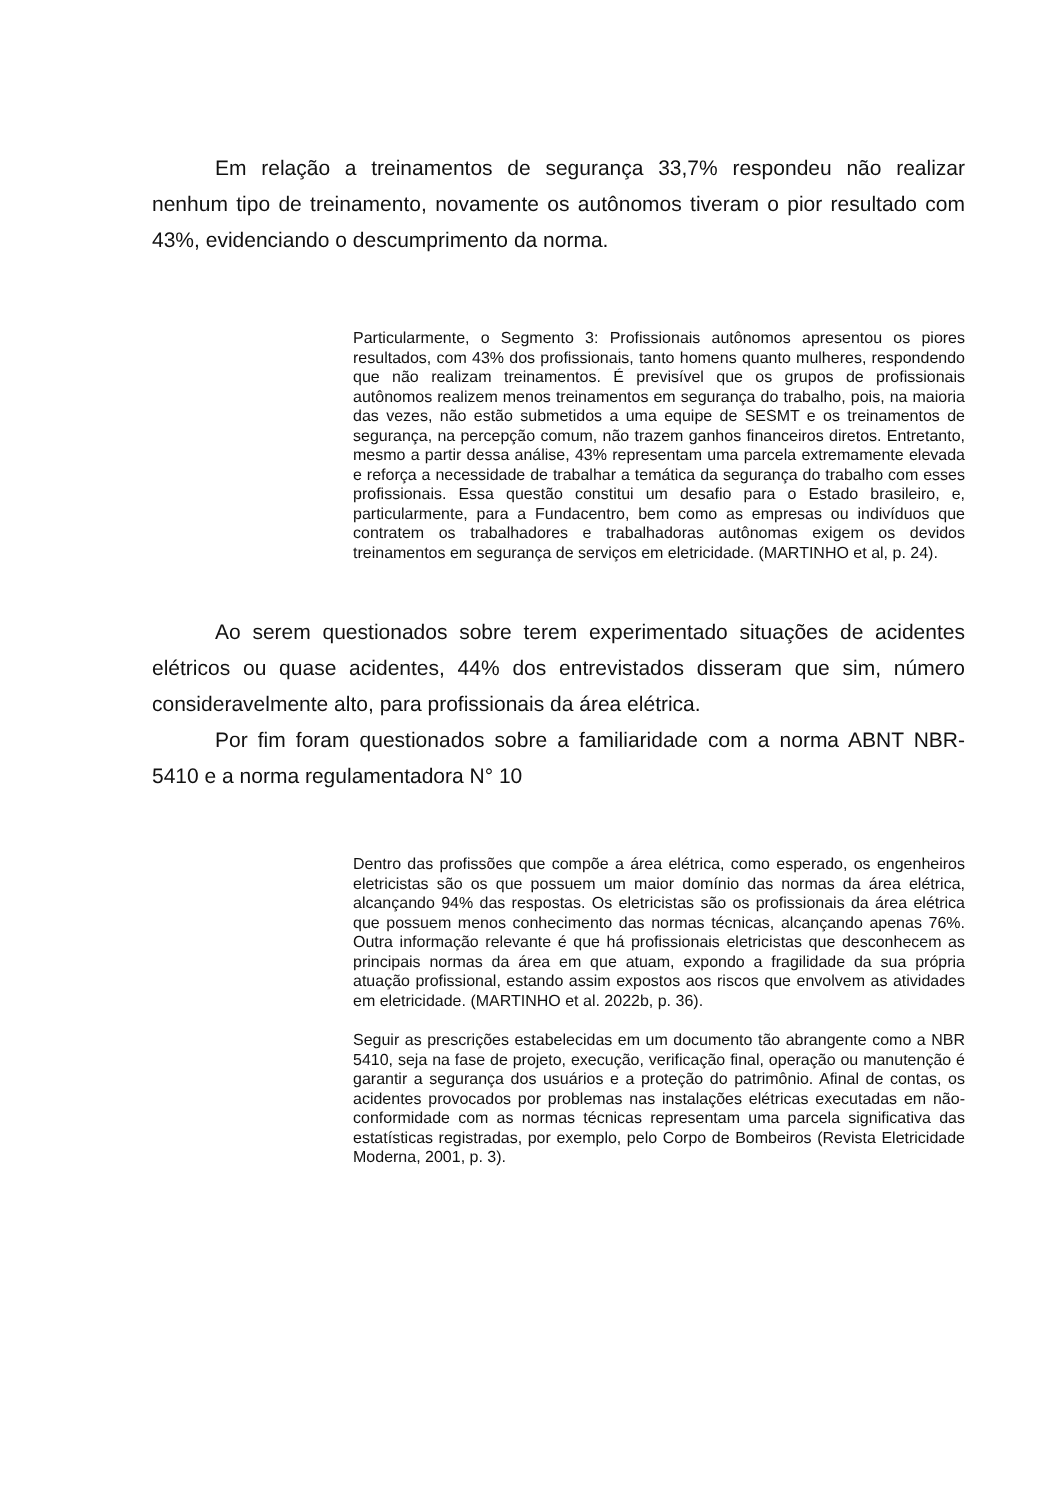Em relação a treinamentos de segurança 33,7% respondeu não realizar nenhum tipo de treinamento, novamente os autônomos tiveram o pior resultado com 43%, evidenciando o descumprimento da norma.
Particularmente, o Segmento 3: Profissionais autônomos apresentou os piores resultados, com 43% dos profissionais, tanto homens quanto mulheres, respondendo que não realizam treinamentos. É previsível que os grupos de profissionais autônomos realizem menos treinamentos em segurança do trabalho, pois, na maioria das vezes, não estão submetidos a uma equipe de SESMT e os treinamentos de segurança, na percepção comum, não trazem ganhos financeiros diretos. Entretanto, mesmo a partir dessa análise, 43% representam uma parcela extremamente elevada e reforça a necessidade de trabalhar a temática da segurança do trabalho com esses profissionais. Essa questão constitui um desafio para o Estado brasileiro, e, particularmente, para a Fundacentro, bem como as empresas ou indivíduos que contratem os trabalhadores e trabalhadoras autônomas exigem os devidos treinamentos em segurança de serviços em eletricidade. (MARTINHO et al, p. 24).
Ao serem questionados sobre terem experimentado situações de acidentes elétricos ou quase acidentes, 44% dos entrevistados disseram que sim, número consideravelmente alto, para profissionais da área elétrica.
Por fim foram questionados sobre a familiaridade com a norma ABNT NBR-5410 e a norma regulamentadora N° 10
Dentro das profissões que compõe a área elétrica, como esperado, os engenheiros eletricistas são os que possuem um maior domínio das normas da área elétrica, alcançando 94% das respostas. Os eletricistas são os profissionais da área elétrica que possuem menos conhecimento das normas técnicas, alcançando apenas 76%. Outra informação relevante é que há profissionais eletricistas que desconhecem as principais normas da área em que atuam, expondo a fragilidade da sua própria atuação profissional, estando assim expostos aos riscos que envolvem as atividades em eletricidade. (MARTINHO et al. 2022b, p. 36).
Seguir as prescrições estabelecidas em um documento tão abrangente como a NBR 5410, seja na fase de projeto, execução, verificação final, operação ou manutenção é garantir a segurança dos usuários e a proteção do patrimônio. Afinal de contas, os acidentes provocados por problemas nas instalações elétricas executadas em não-conformidade com as normas técnicas representam uma parcela significativa das estatísticas registradas, por exemplo, pelo Corpo de Bombeiros (Revista Eletricidade Moderna, 2001, p. 3).